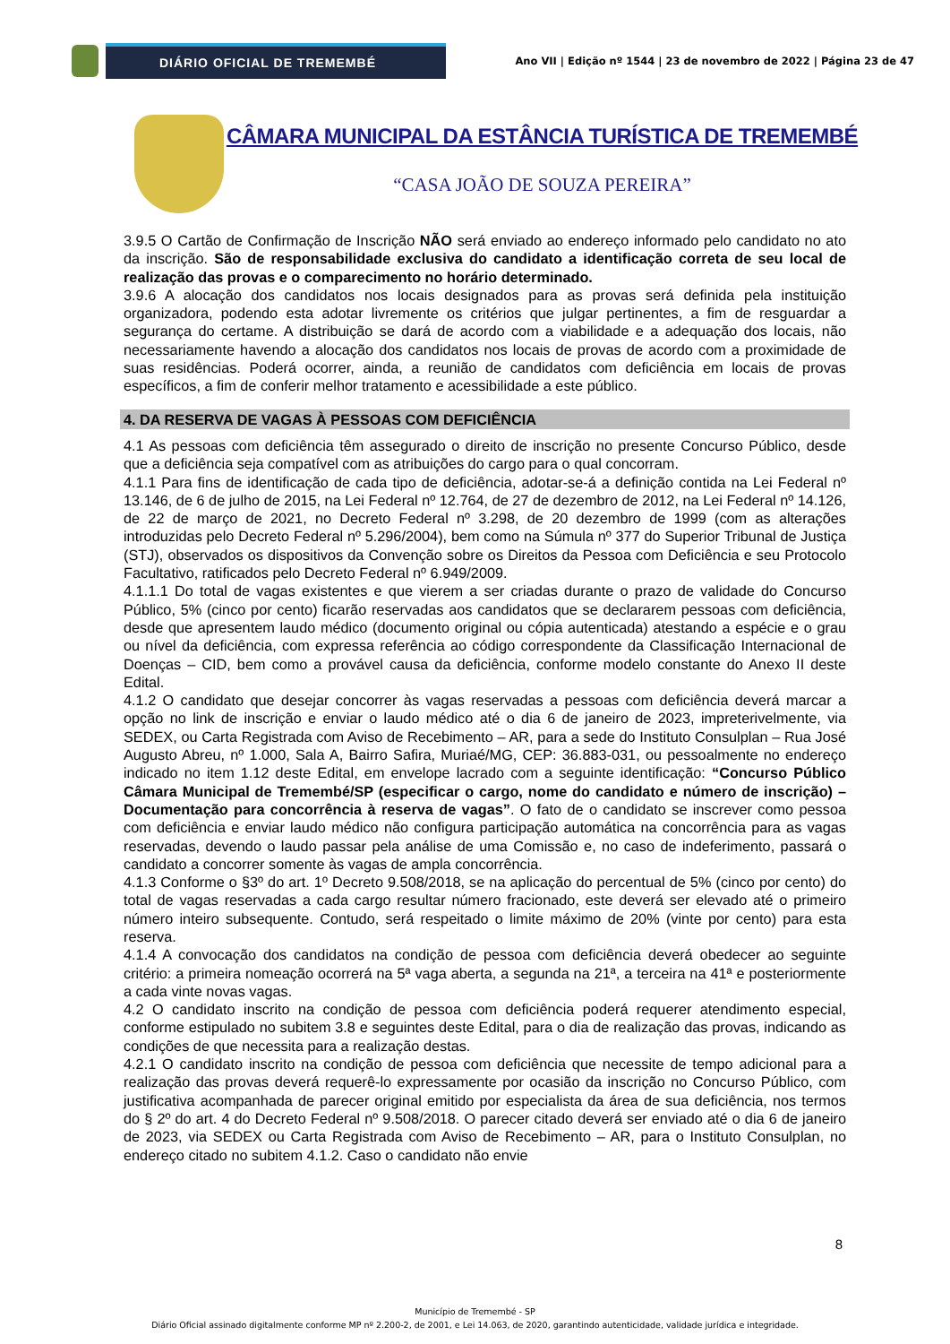DIÁRIO OFICIAL DE TREMEMBÉ
Ano VII | Edição nº 1544 | 23 de novembro de 2022 | Página 23 de 47
CÂMARA MUNICIPAL DA ESTÂNCIA TURÍSTICA DE TREMEMBÉ
“CASA JOÃO DE SOUZA PEREIRA”
3.9.5 O Cartão de Confirmação de Inscrição NÃO será enviado ao endereço informado pelo candidato no ato da inscrição. São de responsabilidade exclusiva do candidato a identificação correta de seu local de realização das provas e o comparecimento no horário determinado.
3.9.6 A alocação dos candidatos nos locais designados para as provas será definida pela instituição organizadora, podendo esta adotar livremente os critérios que julgar pertinentes, a fim de resguardar a segurança do certame. A distribuição se dará de acordo com a viabilidade e a adequação dos locais, não necessariamente havendo a alocação dos candidatos nos locais de provas de acordo com a proximidade de suas residências. Poderá ocorrer, ainda, a reunião de candidatos com deficiência em locais de provas específicos, a fim de conferir melhor tratamento e acessibilidade a este público.
4. DA RESERVA DE VAGAS À PESSOAS COM DEFICIÊNCIA
4.1 As pessoas com deficiência têm assegurado o direito de inscrição no presente Concurso Público, desde que a deficiência seja compatível com as atribuições do cargo para o qual concorram.
4.1.1 Para fins de identificação de cada tipo de deficiência, adotar-se-á a definição contida na Lei Federal nº 13.146, de 6 de julho de 2015, na Lei Federal nº 12.764, de 27 de dezembro de 2012, na Lei Federal nº 14.126, de 22 de março de 2021, no Decreto Federal nº 3.298, de 20 dezembro de 1999 (com as alterações introduzidas pelo Decreto Federal nº 5.296/2004), bem como na Súmula nº 377 do Superior Tribunal de Justiça (STJ), observados os dispositivos da Convenção sobre os Direitos da Pessoa com Deficiência e seu Protocolo Facultativo, ratificados pelo Decreto Federal nº 6.949/2009.
4.1.1.1 Do total de vagas existentes e que vierem a ser criadas durante o prazo de validade do Concurso Público, 5% (cinco por cento) ficarão reservadas aos candidatos que se declararem pessoas com deficiência, desde que apresentem laudo médico (documento original ou cópia autenticada) atestando a espécie e o grau ou nível da deficiência, com expressa referência ao código correspondente da Classificação Internacional de Doenças – CID, bem como a provável causa da deficiência, conforme modelo constante do Anexo II deste Edital.
4.1.2 O candidato que desejar concorrer às vagas reservadas a pessoas com deficiência deverá marcar a opção no link de inscrição e enviar o laudo médico até o dia 6 de janeiro de 2023, impreterivelmente, via SEDEX, ou Carta Registrada com Aviso de Recebimento – AR, para a sede do Instituto Consulplan – Rua José Augusto Abreu, nº 1.000, Sala A, Bairro Safira, Muriaé/MG, CEP: 36.883-031, ou pessoalmente no endereço indicado no item 1.12 deste Edital, em envelope lacrado com a seguinte identificação: “Concurso Público Câmara Municipal de Tremembé/SP (especificar o cargo, nome do candidato e número de inscrição) – Documentação para concorrência à reserva de vagas”. O fato de o candidato se inscrever como pessoa com deficiência e enviar laudo médico não configura participação automática na concorrência para as vagas reservadas, devendo o laudo passar pela análise de uma Comissão e, no caso de indeferimento, passará o candidato a concorrer somente às vagas de ampla concorrência.
4.1.3 Conforme o §3º do art. 1º Decreto 9.508/2018, se na aplicação do percentual de 5% (cinco por cento) do total de vagas reservadas a cada cargo resultar número fracionado, este deverá ser elevado até o primeiro número inteiro subsequente. Contudo, será respeitado o limite máximo de 20% (vinte por cento) para esta reserva.
4.1.4 A convocação dos candidatos na condição de pessoa com deficiência deverá obedecer ao seguinte critério: a primeira nomeação ocorrerá na 5ª vaga aberta, a segunda na 21ª, a terceira na 41ª e posteriormente a cada vinte novas vagas.
4.2 O candidato inscrito na condição de pessoa com deficiência poderá requerer atendimento especial, conforme estipulado no subitem 3.8 e seguintes deste Edital, para o dia de realização das provas, indicando as condições de que necessita para a realização destas.
4.2.1 O candidato inscrito na condição de pessoa com deficiência que necessite de tempo adicional para a realização das provas deverá requerê-lo expressamente por ocasião da inscrição no Concurso Público, com justificativa acompanhada de parecer original emitido por especialista da área de sua deficiência, nos termos do § 2º do art. 4 do Decreto Federal nº 9.508/2018. O parecer citado deverá ser enviado até o dia 6 de janeiro de 2023, via SEDEX ou Carta Registrada com Aviso de Recebimento – AR, para o Instituto Consulplan, no endereço citado no subitem 4.1.2. Caso o candidato não envie
8
Município de Tremembé - SP
Diário Oficial assinado digitalmente conforme MP nº 2.200-2, de 2001, e Lei 14.063, de 2020, garantindo autenticidade, validade jurídica e integridade.